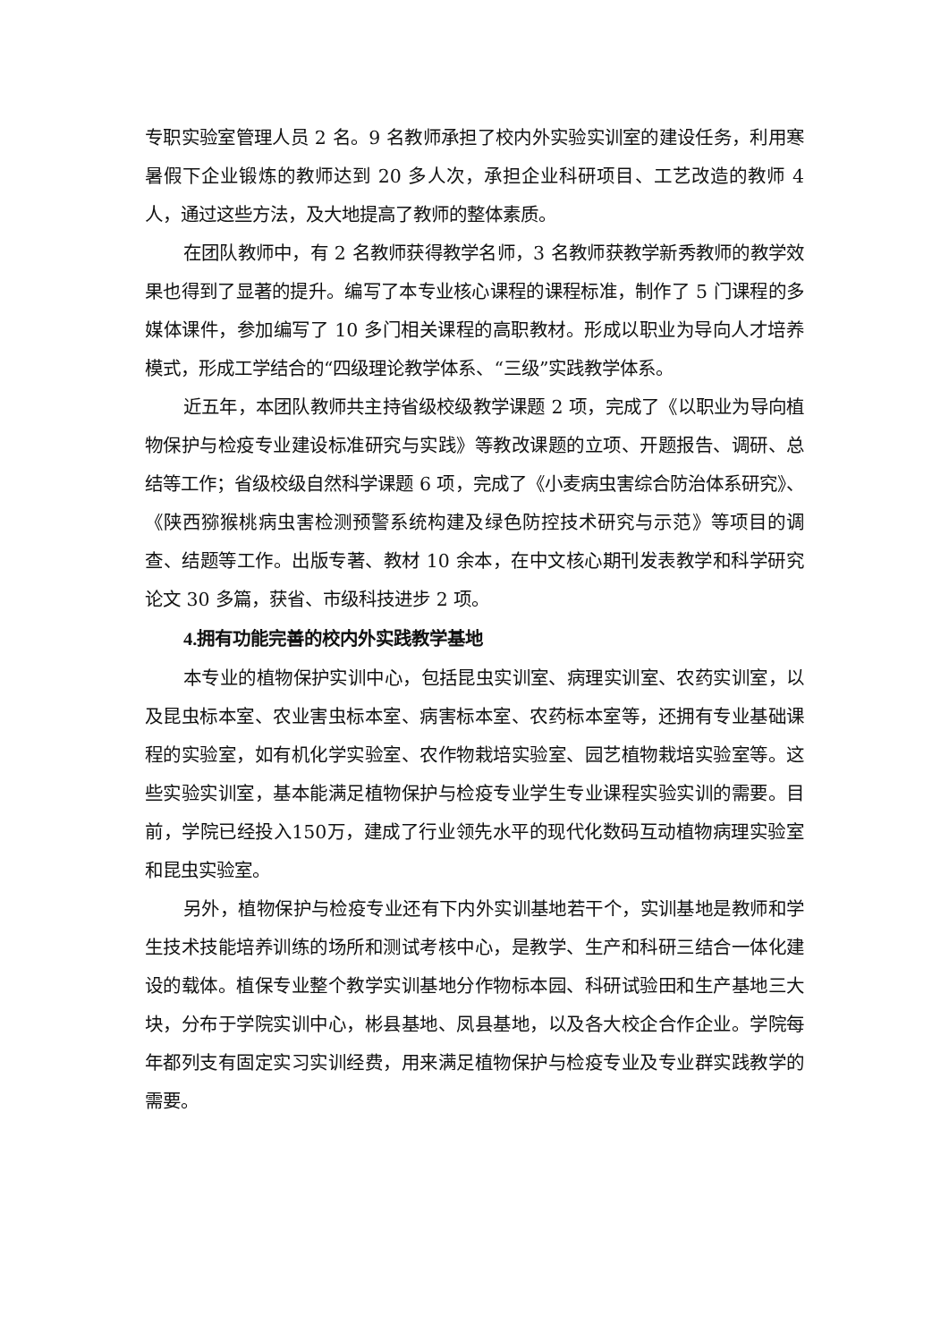专职实验室管理人员 2 名。9 名教师承担了校内外实验实训室的建设任务，利用寒暑假下企业锻炼的教师达到 20 多人次，承担企业科研项目、工艺改造的教师 4 人，通过这些方法，及大地提高了教师的整体素质。
在团队教师中，有 2 名教师获得教学名师，3 名教师获教学新秀教师的教学效果也得到了显著的提升。编写了本专业核心课程的课程标准，制作了 5 门课程的多媒体课件，参加编写了 10 多门相关课程的高职教材。形成以职业为导向人才培养模式，形成工学结合的“四级理论教学体系、“三级”实践教学体系。
近五年，本团队教师共主持省级校级教学课题 2 项，完成了《以职业为导向植物保护与检疫专业建设标准研究与实践》等教改课题的立项、开题报告、调研、总结等工作；省级校级自然科学课题 6 项，完成了《小麦病虫害综合防治体系研究》、《陕西猕猴桃病虫害检测预警系统构建及绿色防控技术研究与示范》等项目的调查、结题等工作。出版专著、教材 10 余本，在中文核心期刊发表教学和科学研究论文 30 多篇，获省、市级科技进步 2 项。
4.拥有功能完善的校内外实践教学基地
本专业的植物保护实训中心，包括昆虫实训室、病理实训室、农药实训室，以及昆虫标本室、农业害虫标本室、病害标本室、农药标本室等，还拥有专业基础课程的实验室，如有机化学实验室、农作物栽培实验室、园艺植物栽培实验室等。这些实验实训室，基本能满足植物保护与检疫专业学生专业课程实验实训的需要。目前，学院已经投入150万，建成了行业领先水平的现代化数码互动植物病理实验室和昆虫实验室。
另外，植物保护与检疫专业还有下内外实训基地若干个，实训基地是教师和学生技术技能培养训练的场所和测试考核中心，是教学、生产和科研三结合一体化建设的载体。植保专业整个教学实训基地分作物标本园、科研试验田和生产基地三大块，分布于学院实训中心，彬县基地、凤县基地，以及各大校企合作企业。学院每年都列支有固定实习实训经费，用来满足植物保护与检疫专业及专业群实践教学的需要。